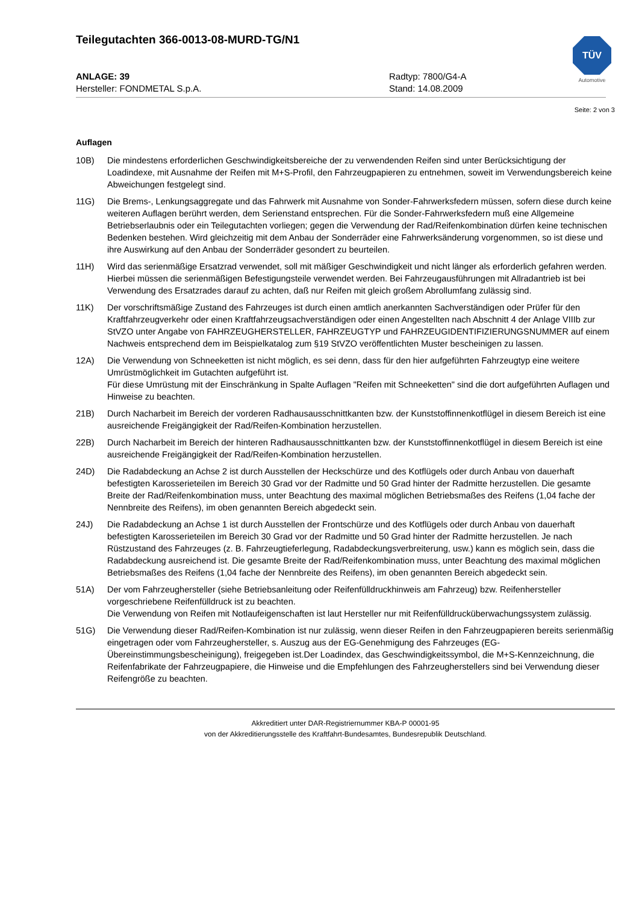TÜV
Automotive
Teilegutachten 366-0013-08-MURD-TG/N1
ANLAGE: 39
Hersteller: FONDMETAL S.p.A.
Radtyp: 7800/G4-A
Stand: 14.08.2009
Seite: 2 von 3
Auflagen
10B) Die mindestens erforderlichen Geschwindigkeitsbereiche der zu verwendenden Reifen sind unter Berücksichtigung der Loadindexe, mit Ausnahme der Reifen mit M+S-Profil, den Fahrzeugpapieren zu entnehmen, soweit im Verwendungsbereich keine Abweichungen festgelegt sind.
11G) Die Brems-, Lenkungsaggregate und das Fahrwerk mit Ausnahme von Sonder-Fahrwerksfedern müssen, sofern diese durch keine weiteren Auflagen berührt werden, dem Serienstand entsprechen. Für die Sonder-Fahrwerksfedern muß eine Allgemeine Betriebserlaubnis oder ein Teilegutachten vorliegen; gegen die Verwendung der Rad/Reifenkombination dürfen keine technischen Bedenken bestehen. Wird gleichzeitig mit dem Anbau der Sonderräder eine Fahrwerksänderung vorgenommen, so ist diese und ihre Auswirkung auf den Anbau der Sonderräder gesondert zu beurteilen.
11H) Wird das serienmäßige Ersatzrad verwendet, soll mit mäßiger Geschwindigkeit und nicht länger als erforderlich gefahren werden. Hierbei müssen die serienmäßigen Befestigungsteile verwendet werden. Bei Fahrzeugausführungen mit Allradantrieb ist bei Verwendung des Ersatzrades darauf zu achten, daß nur Reifen mit gleich großem Abrollumfang zulässig sind.
11K) Der vorschriftsmäßige Zustand des Fahrzeuges ist durch einen amtlich anerkannten Sachverständigen oder Prüfer für den Kraftfahrzeugverkehr oder einen Kraftfahrzeugsachverständigen oder einen Angestellten nach Abschnitt 4 der Anlage VIIIb zur StVZO unter Angabe von FAHRZEUGHERSTELLER, FAHRZEUGTYP und FAHRZEUGIDENTIFIZIERUNGSNUMMER auf einem Nachweis entsprechend dem im Beispielkatalog zum §19 StVZO veröffentlichten Muster bescheinigen zu lassen.
12A) Die Verwendung von Schneeketten ist nicht möglich, es sei denn, dass für den hier aufgeführten Fahrzeugtyp eine weitere Umrüstmöglichkeit im Gutachten aufgeführt ist.
Für diese Umrüstung mit der Einschränkung in Spalte Auflagen "Reifen mit Schneeketten" sind die dort aufgeführten Auflagen und Hinweise zu beachten.
21B) Durch Nacharbeit im Bereich der vorderen Radhausausschnittkanten bzw. der Kunststoffinnenkotflügel in diesem Bereich ist eine ausreichende Freigängigkeit der Rad/Reifen-Kombination herzustellen.
22B) Durch Nacharbeit im Bereich der hinteren Radhausausschnittkanten bzw. der Kunststoffinnenkotflügel in diesem Bereich ist eine ausreichende Freigängigkeit der Rad/Reifen-Kombination herzustellen.
24D) Die Radabdeckung an Achse 2 ist durch Ausstellen der Heckschürze und des Kotflügels oder durch Anbau von dauerhaft befestigten Karosserieteilen im Bereich 30 Grad vor der Radmitte und 50 Grad hinter der Radmitte herzustellen. Die gesamte Breite der Rad/Reifenkombination muss, unter Beachtung des maximal möglichen Betriebsmaßes des Reifens (1,04 fache der Nennbreite des Reifens), im oben genannten Bereich abgedeckt sein.
24J) Die Radabdeckung an Achse 1 ist durch Ausstellen der Frontschürze und des Kotflügels oder durch Anbau von dauerhaft befestigten Karosserieteilen im Bereich 30 Grad vor der Radmitte und 50 Grad hinter der Radmitte herzustellen. Je nach Rüstzustand des Fahrzeuges (z. B. Fahrzeugtieferlegung, Radabdeckungsverbreiterung, usw.) kann es möglich sein, dass die Radabdeckung ausreichend ist. Die gesamte Breite der Rad/Reifenkombination muss, unter Beachtung des maximal möglichen Betriebsmaßes des Reifens (1,04 fache der Nennbreite des Reifens), im oben genannten Bereich abgedeckt sein.
51A) Der vom Fahrzeughersteller (siehe Betriebsanleitung oder Reifenfülldruckhinweis am Fahrzeug) bzw. Reifenhersteller vorgeschriebene Reifenfülldruck ist zu beachten.
Die Verwendung von Reifen mit Notlaufeigenschaften ist laut Hersteller nur mit Reifenfülldrucküberwachungssystem zulässig.
51G) Die Verwendung dieser Rad/Reifen-Kombination ist nur zulässig, wenn dieser Reifen in den Fahrzeugpapieren bereits serienmäßig eingetragen oder vom Fahrzeughersteller, s. Auszug aus der EG-Genehmigung des Fahrzeuges (EG-Übereinstimmungsbescheinigung), freigegeben ist.Der Loadindex, das Geschwindigkeitssymbol, die M+S-Kennzeichnung, die Reifenfabrikate der Fahrzeugpapiere, die Hinweise und die Empfehlungen des Fahrzeugherstellers sind bei Verwendung dieser Reifengröße zu beachten.
Akkreditiert unter DAR-Registriernummer KBA-P 00001-95
von der Akkreditierungsstelle des Kraftfahrt-Bundesamtes, Bundesrepublik Deutschland.